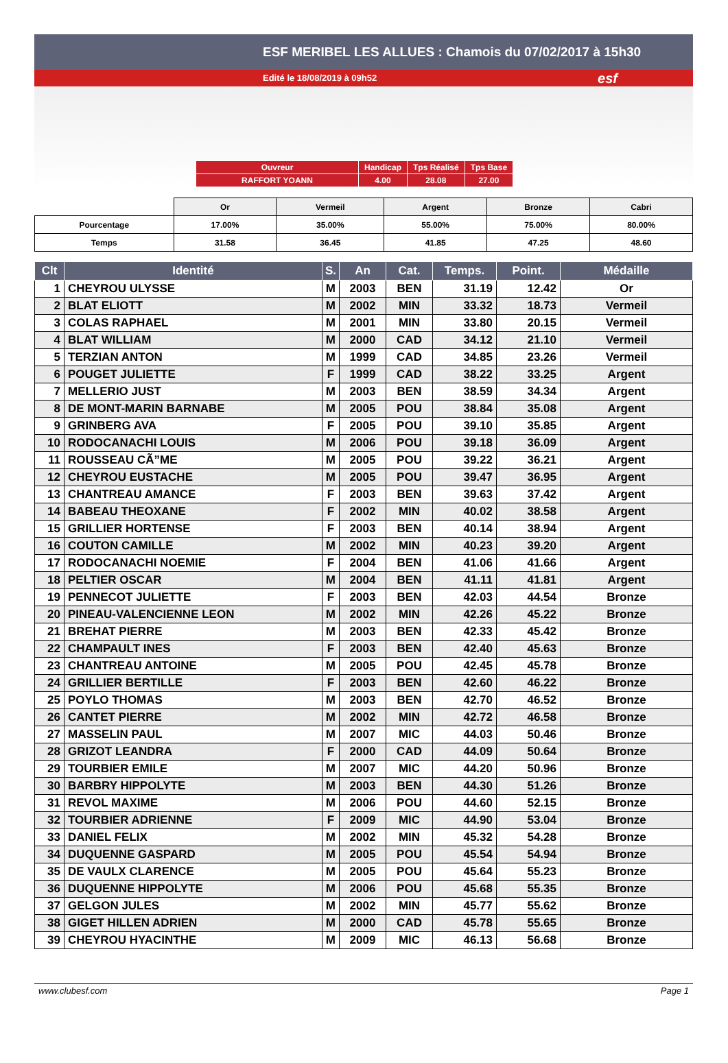ESF MERIBEL LES ALLUES : Chamois du 07/02/2017 à 15h30
Edité le 18/08/2019 à 09h52 esf
| Ouvreur | Handicap | Tps Réalisé | Tps Base |
| RAFFORT YOANN | 4.00 | 28.08 | 27.00 |
| | Or | Vermeil | Argent | Bronze | Cabri |
| Pourcentage | 17.00% | 35.00% | 55.00% | 75.00% | 80.00% |
| Temps | 31.58 | 36.45 | 41.85 | 47.25 | 48.60 |
| Clt | Identité | S. | An | Cat. | Temps. | Point. | Médaille |
| --- | --- | --- | --- | --- | --- | --- | --- |
| 1 | CHEYROU ULYSSE | M | 2003 | BEN | 31.19 | 12.42 | Or |
| 2 | BLAT ELIOTT | M | 2002 | MIN | 33.32 | 18.73 | Vermeil |
| 3 | COLAS RAPHAEL | M | 2001 | MIN | 33.80 | 20.15 | Vermeil |
| 4 | BLAT WILLIAM | M | 2000 | CAD | 34.12 | 21.10 | Vermeil |
| 5 | TERZIAN ANTON | M | 1999 | CAD | 34.85 | 23.26 | Vermeil |
| 6 | POUGET JULIETTE | F | 1999 | CAD | 38.22 | 33.25 | Argent |
| 7 | MELLERIO JUST | M | 2003 | BEN | 38.59 | 34.34 | Argent |
| 8 | DE MONT-MARIN BARNABE | M | 2005 | POU | 38.84 | 35.08 | Argent |
| 9 | GRINBERG AVA | F | 2005 | POU | 39.10 | 35.85 | Argent |
| 10 | RODOCANACHI LOUIS | M | 2006 | POU | 39.18 | 36.09 | Argent |
| 11 | ROUSSEAU CÃ”ME | M | 2005 | POU | 39.22 | 36.21 | Argent |
| 12 | CHEYROU EUSTACHE | M | 2005 | POU | 39.47 | 36.95 | Argent |
| 13 | CHANTREAU AMANCE | F | 2003 | BEN | 39.63 | 37.42 | Argent |
| 14 | BABEAU THEOXANE | F | 2002 | MIN | 40.02 | 38.58 | Argent |
| 15 | GRILLIER HORTENSE | F | 2003 | BEN | 40.14 | 38.94 | Argent |
| 16 | COUTON CAMILLE | M | 2002 | MIN | 40.23 | 39.20 | Argent |
| 17 | RODOCANACHI NOEMIE | F | 2004 | BEN | 41.06 | 41.66 | Argent |
| 18 | PELTIER OSCAR | M | 2004 | BEN | 41.11 | 41.81 | Argent |
| 19 | PENNECOT JULIETTE | F | 2003 | BEN | 42.03 | 44.54 | Bronze |
| 20 | PINEAU-VALENCIENNE LEON | M | 2002 | MIN | 42.26 | 45.22 | Bronze |
| 21 | BREHAT PIERRE | M | 2003 | BEN | 42.33 | 45.42 | Bronze |
| 22 | CHAMPAULT INES | F | 2003 | BEN | 42.40 | 45.63 | Bronze |
| 23 | CHANTREAU ANTOINE | M | 2005 | POU | 42.45 | 45.78 | Bronze |
| 24 | GRILLIER BERTILLE | F | 2003 | BEN | 42.60 | 46.22 | Bronze |
| 25 | POYLO THOMAS | M | 2003 | BEN | 42.70 | 46.52 | Bronze |
| 26 | CANTET PIERRE | M | 2002 | MIN | 42.72 | 46.58 | Bronze |
| 27 | MASSELIN PAUL | M | 2007 | MIC | 44.03 | 50.46 | Bronze |
| 28 | GRIZOT LEANDRA | F | 2000 | CAD | 44.09 | 50.64 | Bronze |
| 29 | TOURBIER EMILE | M | 2007 | MIC | 44.20 | 50.96 | Bronze |
| 30 | BARBRY HIPPOLYTE | M | 2003 | BEN | 44.30 | 51.26 | Bronze |
| 31 | REVOL MAXIME | M | 2006 | POU | 44.60 | 52.15 | Bronze |
| 32 | TOURBIER ADRIENNE | F | 2009 | MIC | 44.90 | 53.04 | Bronze |
| 33 | DANIEL FELIX | M | 2002 | MIN | 45.32 | 54.28 | Bronze |
| 34 | DUQUENNE GASPARD | M | 2005 | POU | 45.54 | 54.94 | Bronze |
| 35 | DE VAULX CLARENCE | M | 2005 | POU | 45.64 | 55.23 | Bronze |
| 36 | DUQUENNE HIPPOLYTE | M | 2006 | POU | 45.68 | 55.35 | Bronze |
| 37 | GELGON JULES | M | 2002 | MIN | 45.77 | 55.62 | Bronze |
| 38 | GIGET HILLEN ADRIEN | M | 2000 | CAD | 45.78 | 55.65 | Bronze |
| 39 | CHEYROU HYACINTHE | M | 2009 | MIC | 46.13 | 56.68 | Bronze |
www.clubesf.com Page 1